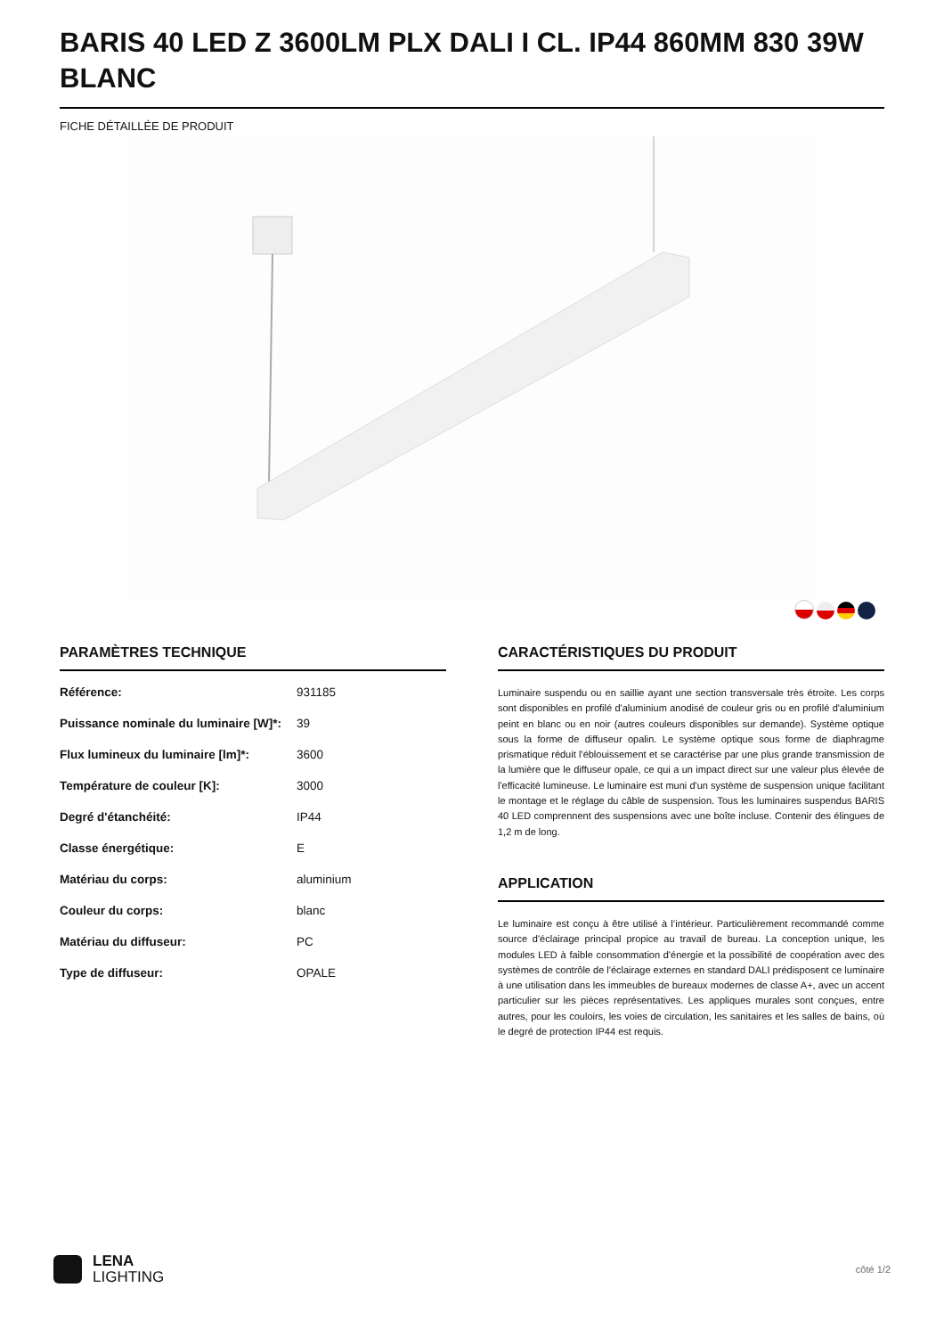BARIS 40 LED Z 3600LM PLX DALI I CL. IP44 860MM 830 39W BLANC
FICHE DÉTAILLÉE DE PRODUIT
PARAMÈTRES TECHNIQUE
| Référence: | 931185 |
| Puissance nominale du luminaire [W]*: | 39 |
| Flux lumineux du luminaire [lm]*: | 3600 |
| Température de couleur [K]: | 3000 |
| Degré d'étanchéité: | IP44 |
| Classe énergétique: | E |
| Matériau du corps: | aluminium |
| Couleur du corps: | blanc |
| Matériau du diffuseur: | PC |
| Type de diffuseur: | OPALE |
CARACTÉRISTIQUES DU PRODUIT
Luminaire suspendu ou en saillie ayant une section transversale très étroite. Les corps sont disponibles en profilé d'aluminium anodisé de couleur gris ou en profilé d'aluminium peint en blanc ou en noir (autres couleurs disponibles sur demande). Système optique sous la forme de diffuseur opalin. Le système optique sous forme de diaphragme prismatique réduit l'éblouissement et se caractérise par une plus grande transmission de la lumière que le diffuseur opale, ce qui a un impact direct sur une valeur plus élevée de l'efficacité lumineuse. Le luminaire est muni d'un système de suspension unique facilitant le montage et le réglage du câble de suspension. Tous les luminaires suspendus BARIS 40 LED comprennent des suspensions avec une boîte incluse. Contenir des élingues de 1,2 m de long.
APPLICATION
Le luminaire est conçu à être utilisé à l’intérieur. Particulièrement recommandé comme source d'éclairage principal propice au travail de bureau. La conception unique, les modules LED à faible consommation d'énergie et la possibilité de coopération avec des systèmes de contrôle de l'éclairage externes en standard DALI prédisposent ce luminaire à une utilisation dans les immeubles de bureaux modernes de classe A+, avec un accent particulier sur les pièces représentatives. Les appliques murales sont conçues, entre autres, pour les couloirs, les voies de circulation, les sanitaires et les salles de bains, où le degré de protection IP44 est requis.
LENA
LIGHTING
côté 1/2